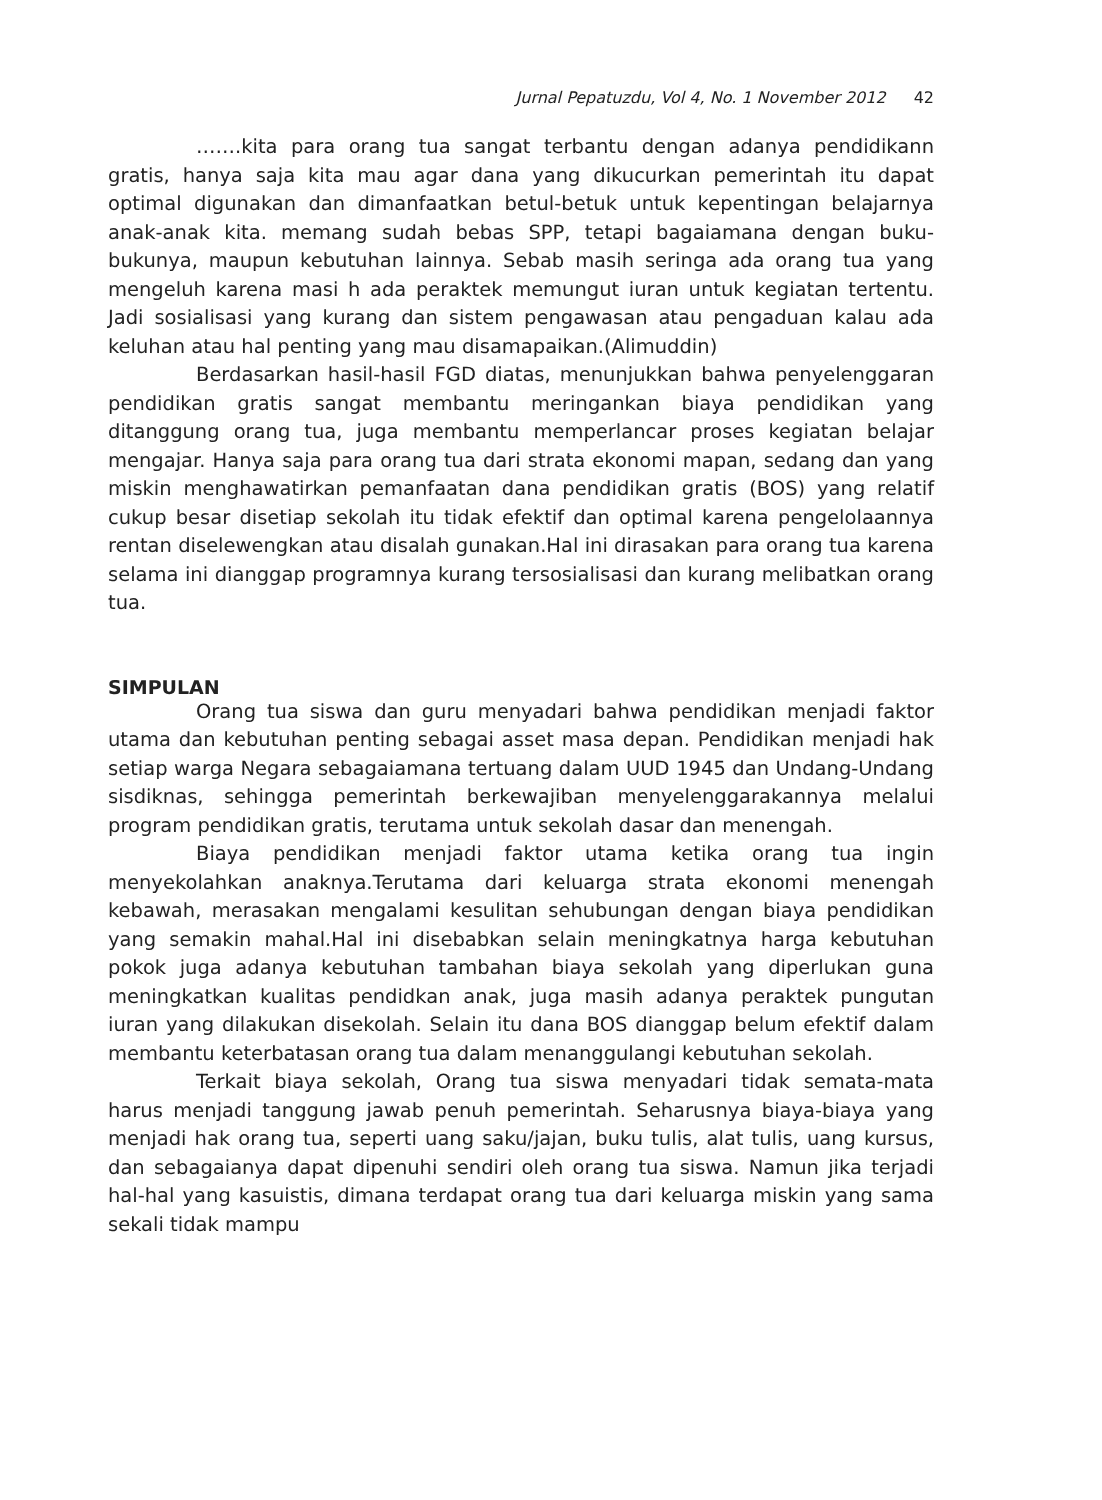Jurnal Pepatuzdu, Vol 4, No. 1 November 2012 42
…….kita para orang tua sangat terbantu dengan adanya pendidikann gratis, hanya saja kita mau agar dana yang dikucurkan pemerintah itu dapat optimal digunakan dan dimanfaatkan betul-betuk untuk kepentingan belajarnya anak-anak kita. memang sudah bebas SPP, tetapi bagaiamana dengan buku-bukunya, maupun kebutuhan lainnya. Sebab masih seringa ada orang tua yang mengeluh karena masi h ada peraktek memungut iuran untuk kegiatan tertentu. Jadi sosialisasi yang kurang dan sistem pengawasan atau pengaduan kalau ada keluhan atau hal penting yang mau disamapaikan.(Alimuddin)
Berdasarkan hasil-hasil FGD diatas, menunjukkan bahwa penyelenggaran pendidikan gratis sangat membantu meringankan biaya pendidikan yang ditanggung orang tua, juga membantu memperlancar proses kegiatan belajar mengajar. Hanya saja para orang tua dari strata ekonomi mapan, sedang dan yang miskin menghawatirkan pemanfaatan dana pendidikan gratis (BOS) yang relatif cukup besar disetiap sekolah itu tidak efektif dan optimal karena pengelolaannya rentan diselewengkan atau disalah gunakan.Hal ini dirasakan para orang tua karena selama ini dianggap programnya kurang tersosialisasi dan kurang melibatkan orang tua.
SIMPULAN
Orang tua siswa dan guru menyadari bahwa pendidikan menjadi faktor utama dan kebutuhan penting sebagai asset masa depan. Pendidikan menjadi hak setiap warga Negara sebagaiamana tertuang dalam UUD 1945 dan Undang-Undang sisdiknas, sehingga pemerintah berkewajiban menyelenggarakannya melalui program pendidikan gratis, terutama untuk sekolah dasar dan menengah.
Biaya pendidikan menjadi faktor utama ketika orang tua ingin menyekolahkan anaknya.Terutama dari keluarga strata ekonomi menengah kebawah, merasakan mengalami kesulitan sehubungan dengan biaya pendidikan yang semakin mahal.Hal ini disebabkan selain meningkatnya harga kebutuhan pokok juga adanya kebutuhan tambahan biaya sekolah yang diperlukan guna meningkatkan kualitas pendidkan anak, juga masih adanya peraktek pungutan iuran yang dilakukan disekolah. Selain itu dana BOS dianggap belum efektif dalam membantu keterbatasan orang tua dalam menanggulangi kebutuhan sekolah.
Terkait biaya sekolah, Orang tua siswa menyadari tidak semata-mata harus menjadi tanggung jawab penuh pemerintah. Seharusnya biaya-biaya yang menjadi hak orang tua, seperti uang saku/jajan, buku tulis, alat tulis, uang kursus, dan sebagaianya dapat dipenuhi sendiri oleh orang tua siswa. Namun jika terjadi hal-hal yang kasuistis, dimana terdapat orang tua dari keluarga miskin yang sama sekali tidak mampu